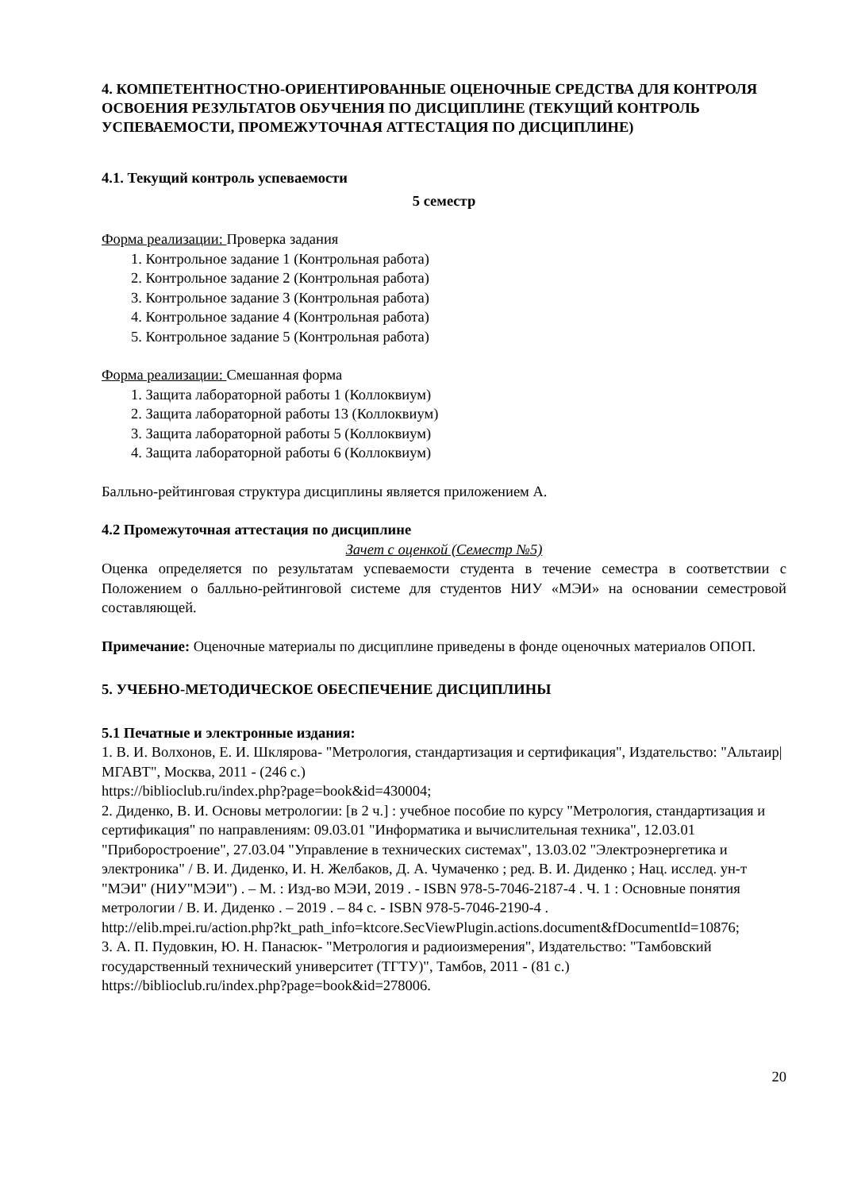4. КОМПЕТЕНТНОСТНО-ОРИЕНТИРОВАННЫЕ ОЦЕНОЧНЫЕ СРЕДСТВА ДЛЯ КОНТРОЛЯ ОСВОЕНИЯ РЕЗУЛЬТАТОВ ОБУЧЕНИЯ ПО ДИСЦИПЛИНЕ (ТЕКУЩИЙ КОНТРОЛЬ УСПЕВАЕМОСТИ, ПРОМЕЖУТОЧНАЯ АТТЕСТАЦИЯ ПО ДИСЦИПЛИНЕ)
4.1. Текущий контроль успеваемости
5 семестр
Форма реализации: Проверка задания
1. Контрольное задание 1 (Контрольная работа)
2. Контрольное задание 2 (Контрольная работа)
3. Контрольное задание 3 (Контрольная работа)
4. Контрольное задание 4 (Контрольная работа)
5. Контрольное задание 5 (Контрольная работа)
Форма реализации: Смешанная форма
1. Защита лабораторной работы 1 (Коллоквиум)
2. Защита лабораторной работы 13 (Коллоквиум)
3. Защита лабораторной работы 5 (Коллоквиум)
4. Защита лабораторной работы 6 (Коллоквиум)
Балльно-рейтинговая структура дисциплины является приложением А.
4.2 Промежуточная аттестация по дисциплине
Зачет с оценкой (Семестр №5)
Оценка определяется по результатам успеваемости студента в течение семестра в соответствии с Положением о балльно-рейтинговой системе для студентов НИУ «МЭИ» на основании семестровой составляющей.
Примечание: Оценочные материалы по дисциплине приведены в фонде оценочных материалов ОПОП.
5. УЧЕБНО-МЕТОДИЧЕСКОЕ ОБЕСПЕЧЕНИЕ ДИСЦИПЛИНЫ
5.1 Печатные и электронные издания:
1. В. И. Волхонов, Е. И. Шклярова- "Метрология, стандартизация и сертификация", Издательство: "Альтаир|МГАВТ", Москва, 2011 - (246 с.)
https://biblioclub.ru/index.php?page=book&id=430004;
2. Диденко, В. И. Основы метрологии: [в 2 ч.] : учебное пособие по курсу "Метрология, стандартизация и сертификация" по направлениям: 09.03.01 "Информатика и вычислительная техника", 12.03.01 "Приборостроение", 27.03.04 "Управление в технических системах", 13.03.02 "Электроэнергетика и электроника" / В. И. Диденко, И. Н. Желбаков, Д. А. Чумаченко ; ред. В. И. Диденко ; Нац. исслед. ун-т "МЭИ" (НИУ"МЭИ") . – М. : Изд-во МЭИ, 2019 . - ISBN 978-5-7046-2187-4 . Ч. 1 : Основные понятия метрологии / В. И. Диденко . – 2019 . – 84 с. - ISBN 978-5-7046-2190-4 .
http://elib.mpei.ru/action.php?kt_path_info=ktcore.SecViewPlugin.actions.document&fDocumentId=10876;
3. А. П. Пудовкин, Ю. Н. Панасюк- "Метрология и радиоизмерения", Издательство: "Тамбовский государственный технический университет (ТГТУ)", Тамбов, 2011 - (81 с.)
https://biblioclub.ru/index.php?page=book&id=278006.
20